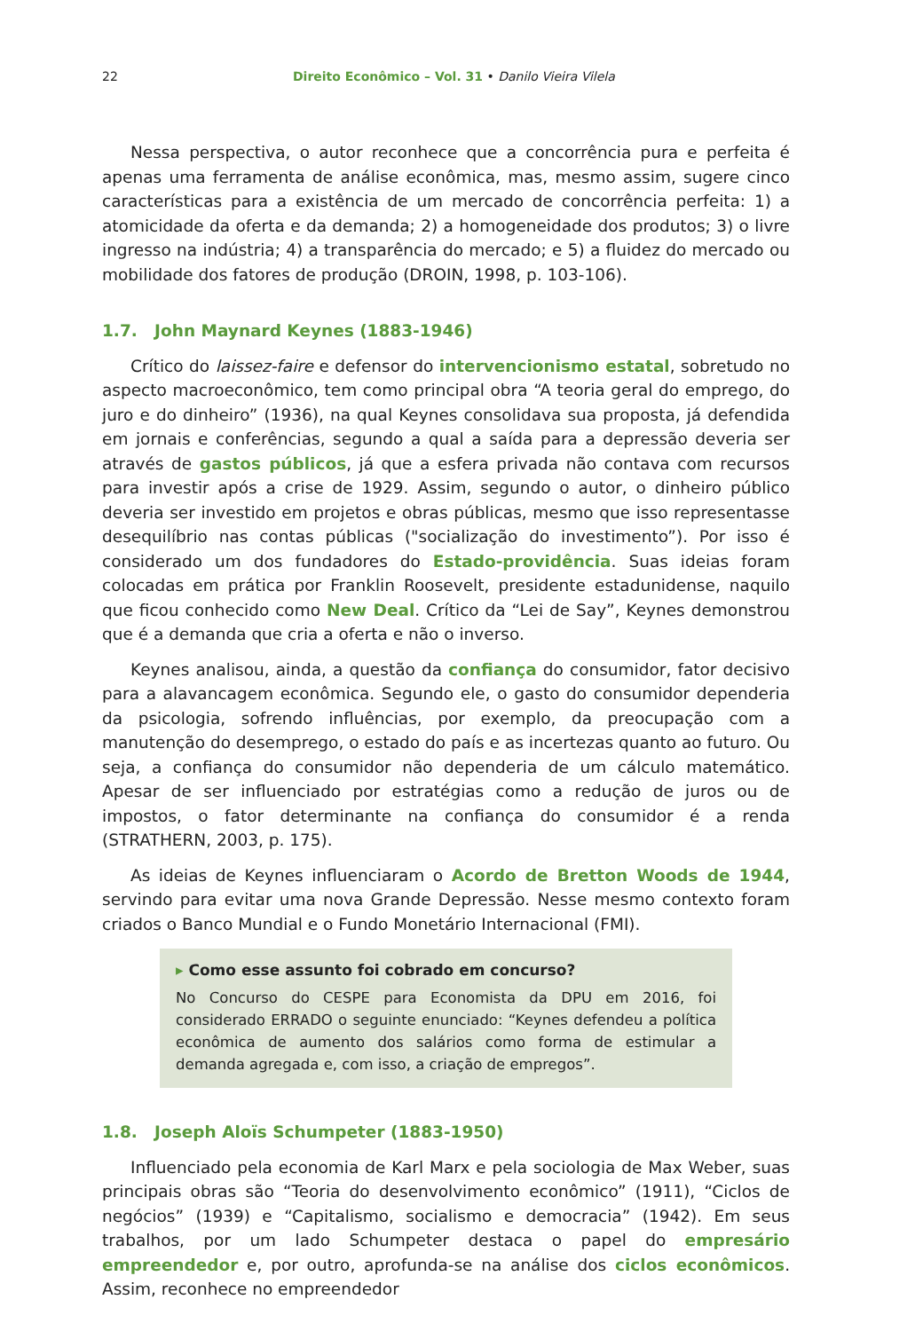22
Direito Econômico – Vol. 31 • Danilo Vieira Vilela
Nessa perspectiva, o autor reconhece que a concorrência pura e perfeita é apenas uma ferramenta de análise econômica, mas, mesmo assim, sugere cinco características para a existência de um mercado de concorrência perfeita: 1) a atomicidade da oferta e da demanda; 2) a homogeneidade dos produtos; 3) o livre ingresso na indústria; 4) a transparência do mercado; e 5) a fluidez do mercado ou mobilidade dos fatores de produção (DROIN, 1998, p. 103-106).
1.7. John Maynard Keynes (1883-1946)
Crítico do laissez-faire e defensor do intervencionismo estatal, sobretudo no aspecto macroeconômico, tem como principal obra “A teoria geral do emprego, do juro e do dinheiro” (1936), na qual Keynes consolidava sua proposta, já defendida em jornais e conferências, segundo a qual a saída para a depressão deveria ser através de gastos públicos, já que a esfera privada não contava com recursos para investir após a crise de 1929. Assim, segundo o autor, o dinheiro público deveria ser investido em projetos e obras públicas, mesmo que isso representasse desequilíbrio nas contas públicas ("socialização do investimento”). Por isso é considerado um dos fundadores do Estado-providência. Suas ideias foram colocadas em prática por Franklin Roosevelt, presidente estadunidense, naquilo que ficou conhecido como New Deal. Crítico da “Lei de Say”, Keynes demonstrou que é a demanda que cria a oferta e não o inverso.
Keynes analisou, ainda, a questão da confiança do consumidor, fator decisivo para a alavancagem econômica. Segundo ele, o gasto do consumidor dependeria da psicologia, sofrendo influências, por exemplo, da preocupação com a manutenção do desemprego, o estado do país e as incertezas quanto ao futuro. Ou seja, a confiança do consumidor não dependeria de um cálculo matemático. Apesar de ser influenciado por estratégias como a redução de juros ou de impostos, o fator determinante na confiança do consumidor é a renda (STRATHERN, 2003, p. 175).
As ideias de Keynes influenciaram o Acordo de Bretton Woods de 1944, servindo para evitar uma nova Grande Depressão. Nesse mesmo contexto foram criados o Banco Mundial e o Fundo Monetário Internacional (FMI).
▸ Como esse assunto foi cobrado em concurso?
No Concurso do CESPE para Economista da DPU em 2016, foi considerado ERRADO o seguinte enunciado: “Keynes defendeu a política econômica de aumento dos salários como forma de estimular a demanda agregada e, com isso, a criação de empregos”.
1.8. Joseph Aloïs Schumpeter (1883-1950)
Influenciado pela economia de Karl Marx e pela sociologia de Max Weber, suas principais obras são “Teoria do desenvolvimento econômico” (1911), “Ciclos de negócios” (1939) e “Capitalismo, socialismo e democracia” (1942). Em seus trabalhos, por um lado Schumpeter destaca o papel do empresário empreendedor e, por outro, aprofunda-se na análise dos ciclos econômicos. Assim, reconhece no empreendedor